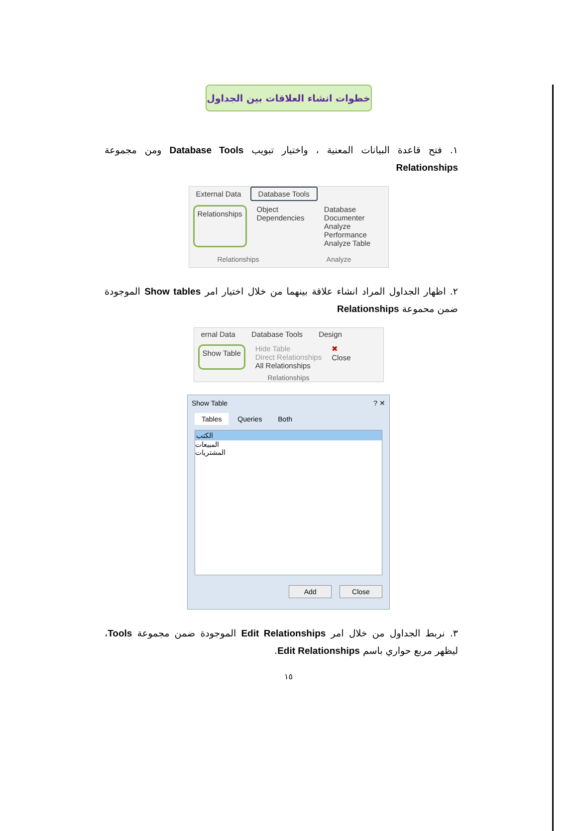خطوات انشاء العلاقات بين الجداول
١. فتح قاعدة البيانات المعنية ، واختيار تبويب Database Tools ومن مجموعة Relationships
External Data Database Tools
Relationships
Object Dependencies Database Documenter
Analyze Performance
Analyze Table
Relationships Analyze
٢. اظهار الجداول المراد انشاء علاقة بينهما من خلال اختيار امر Show tables الموجودة ضمن محموعة Relationships
ernal Data Database Tools Design
Show Table
Hide Table
Direct Relationships
All Relationships
✖
Close
Relationships
Show Table ? ✕
Tables Queries Both
الكتب
المبيعات
المشتريات
Add Close
٣. نربط الجداول من خلال امر Edit Relationships الموجودة ضمن مجموعة Tools، ليظهر مربع حواري باسم Edit Relationships.
١٥